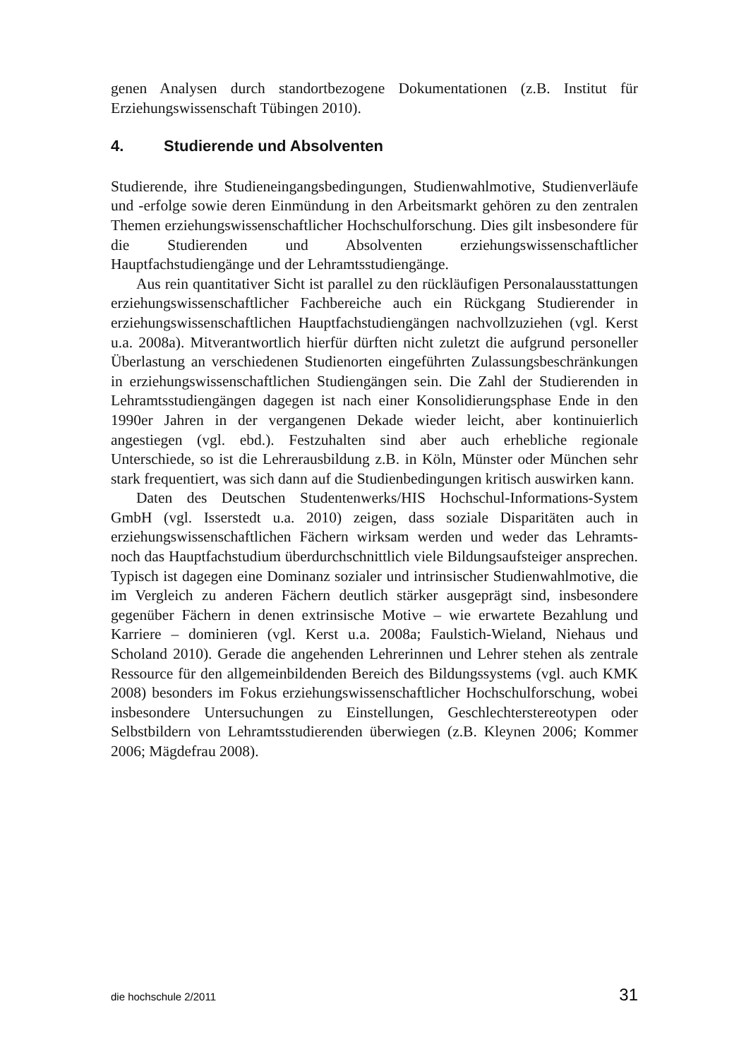genen Analysen durch standortbezogene Dokumentationen (z.B. Institut für Erziehungswissenschaft Tübingen 2010).
4. Studierende und Absolventen
Studierende, ihre Studieneingangsbedingungen, Studienwahlmotive, Studienverläufe und -erfolge sowie deren Einmündung in den Arbeitsmarkt gehören zu den zentralen Themen erziehungswissenschaftlicher Hochschulforschung. Dies gilt insbesondere für die Studierenden und Absolventen erziehungswissenschaftlicher Hauptfachstudiengänge und der Lehramtsstudiengänge.
Aus rein quantitativer Sicht ist parallel zu den rückläufigen Personalausstattungen erziehungswissenschaftlicher Fachbereiche auch ein Rückgang Studierender in erziehungswissenschaftlichen Hauptfachstudiengängen nachvollzuziehen (vgl. Kerst u.a. 2008a). Mitverantwortlich hierfür dürften nicht zuletzt die aufgrund personeller Überlastung an verschiedenen Studienorten eingeführten Zulassungsbeschränkungen in erziehungswissenschaftlichen Studiengängen sein. Die Zahl der Studierenden in Lehramtsstudiengängen dagegen ist nach einer Konsolidierungsphase Ende in den 1990er Jahren in der vergangenen Dekade wieder leicht, aber kontinuierlich angestiegen (vgl. ebd.). Festzuhalten sind aber auch erhebliche regionale Unterschiede, so ist die Lehrerausbildung z.B. in Köln, Münster oder München sehr stark frequentiert, was sich dann auf die Studienbedingungen kritisch auswirken kann.
Daten des Deutschen Studentenwerks/HIS Hochschul-Informations-System GmbH (vgl. Isserstedt u.a. 2010) zeigen, dass soziale Disparitäten auch in erziehungswissenschaftlichen Fächern wirksam werden und weder das Lehramts- noch das Hauptfachstudium überdurchschnittlich viele Bildungsaufsteiger ansprechen. Typisch ist dagegen eine Dominanz sozialer und intrinsischer Studienwahlmotive, die im Vergleich zu anderen Fächern deutlich stärker ausgeprägt sind, insbesondere gegenüber Fächern in denen extrinsische Motive – wie erwartete Bezahlung und Karriere – dominieren (vgl. Kerst u.a. 2008a; Faulstich-Wieland, Niehaus und Scholand 2010). Gerade die angehenden Lehrerinnen und Lehrer stehen als zentrale Ressource für den allgemeinbildenden Bereich des Bildungssystems (vgl. auch KMK 2008) besonders im Fokus erziehungswissenschaftlicher Hochschulforschung, wobei insbesondere Untersuchungen zu Einstellungen, Geschlechterstereotypen oder Selbstbildern von Lehramtsstudierenden überwiegen (z.B. Kleynen 2006; Kommer 2006; Mägdefrau 2008).
die hochschule 2/2011 31